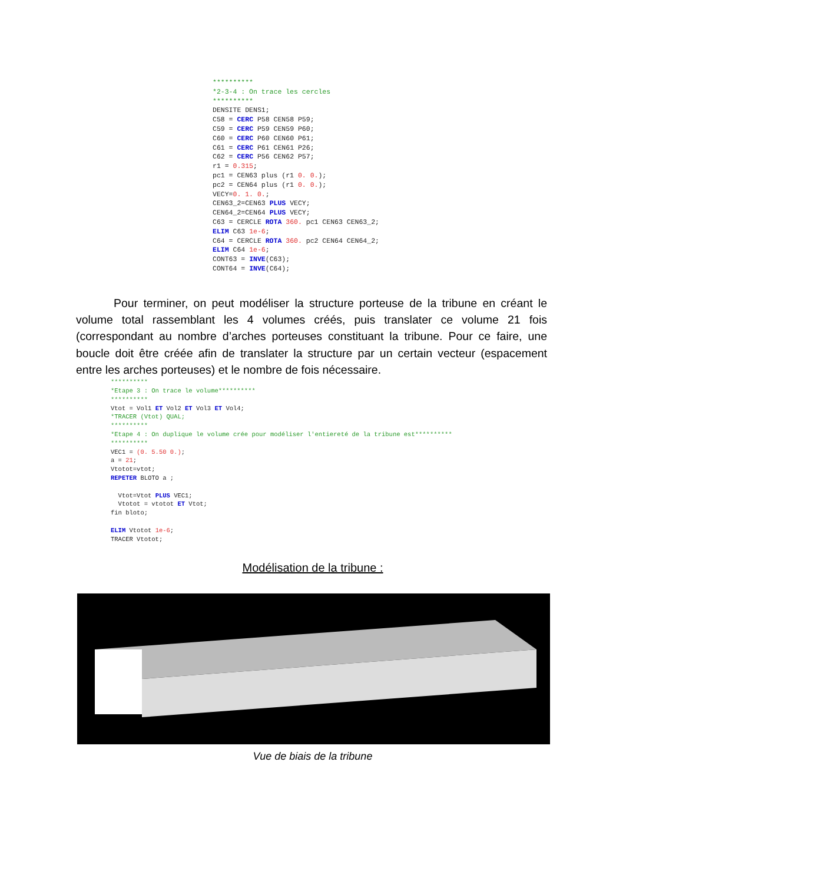**********
*2-3-4 : On trace les cercles
**********
DENSITE DENS1;
C58 = CERC P58 CEN58 P59;
C59 = CERC P59 CEN59 P60;
C60 = CERC P60 CEN60 P61;
C61 = CERC P61 CEN61 P26;
C62 = CERC P56 CEN62 P57;
r1 = 0.315;
pc1 = CEN63 plus (r1 0. 0.);
pc2 = CEN64 plus (r1 0. 0.);
VECY=0. 1. 0.;
CEN63_2=CEN63 PLUS VECY;
CEN64_2=CEN64 PLUS VECY;
C63 = CERCLE ROTA 360. pc1 CEN63 CEN63_2;
ELIM C63 1e-6;
C64 = CERCLE ROTA 360. pc2 CEN64 CEN64_2;
ELIM C64 1e-6;
CONT63 = INVE(C63);
CONT64 = INVE(C64);
Pour terminer, on peut modéliser la structure porteuse de la tribune en créant le volume total rassemblant les 4 volumes créés, puis translater ce volume 21 fois (correspondant au nombre d’arches porteuses constituant la tribune. Pour ce faire, une boucle doit être créée afin de translater la structure par un certain vecteur (espacement entre les arches porteuses) et le nombre de fois nécessaire.
**********
*Etape 3 : On trace le volume**********
**********
Vtot = Vol1 ET Vol2 ET Vol3 ET Vol4;
*TRACER (Vtot) QUAL;
**********
*Etape 4 : On duplique le volume crée pour modéliser l'entiereté de la tribune est**********
**********
VEC1 = (0. 5.50 0.);
a = 21;
Vtotot=vtot;
REPETER BLOTO a ;

  Vtot=Vtot PLUS VEC1;
  Vtotot = vtotot ET Vtot;
fin bloto;

ELIM Vtotot 1e-6;
TRACER Vtotot;
Modélisation de la tribune :
Vue de biais de la tribune